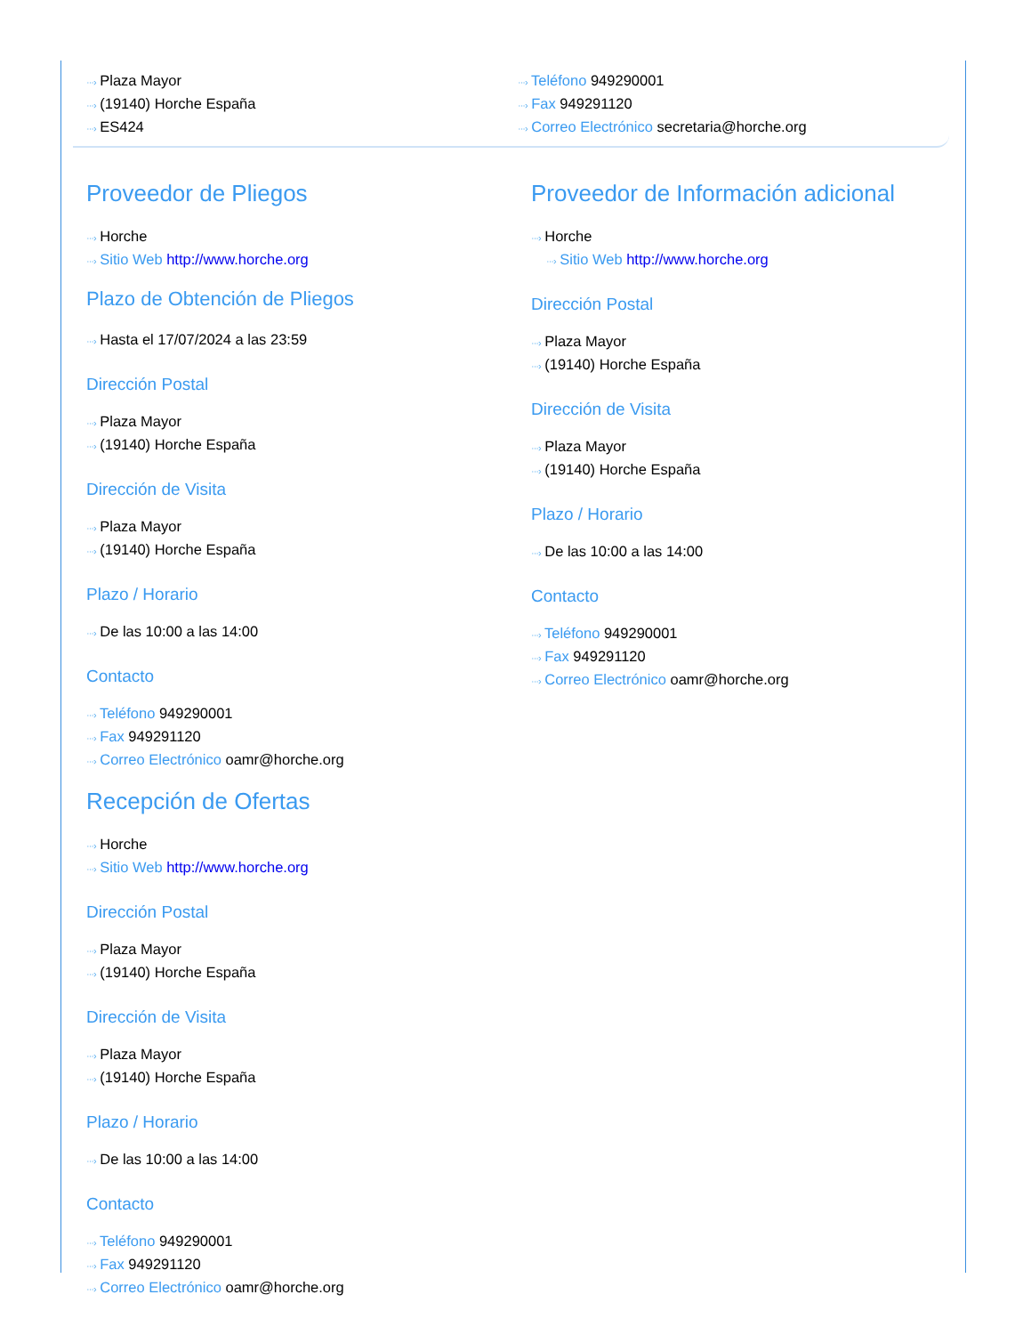···› Plaza Mayor
···› (19140) Horche España
···› ES424
···› Teléfono 949290001
···› Fax 949291120
···› Correo Electrónico secretaria@horche.org
Proveedor de Pliegos
···› Horche
···› Sitio Web http://www.horche.org
Plazo de Obtención de Pliegos
···› Hasta el 17/07/2024 a las 23:59
Dirección Postal
···› Plaza Mayor
···› (19140) Horche España
Dirección de Visita
···› Plaza Mayor
···› (19140) Horche España
Plazo / Horario
···› De las 10:00 a las 14:00
Contacto
···› Teléfono 949290001
···› Fax 949291120
···› Correo Electrónico oamr@horche.org
Recepción de Ofertas
···› Horche
···› Sitio Web http://www.horche.org
Dirección Postal
···› Plaza Mayor
···› (19140) Horche España
Dirección de Visita
···› Plaza Mayor
···› (19140) Horche España
Plazo / Horario
···› De las 10:00 a las 14:00
Contacto
···› Teléfono 949290001
···› Fax 949291120
···› Correo Electrónico oamr@horche.org
Proveedor de Información adicional
···› Horche
···› Sitio Web http://www.horche.org
Dirección Postal
···› Plaza Mayor
···› (19140) Horche España
Dirección de Visita
···› Plaza Mayor
···› (19140) Horche España
Plazo / Horario
···› De las 10:00 a las 14:00
Contacto
···› Teléfono 949290001
···› Fax 949291120
···› Correo Electrónico oamr@horche.org